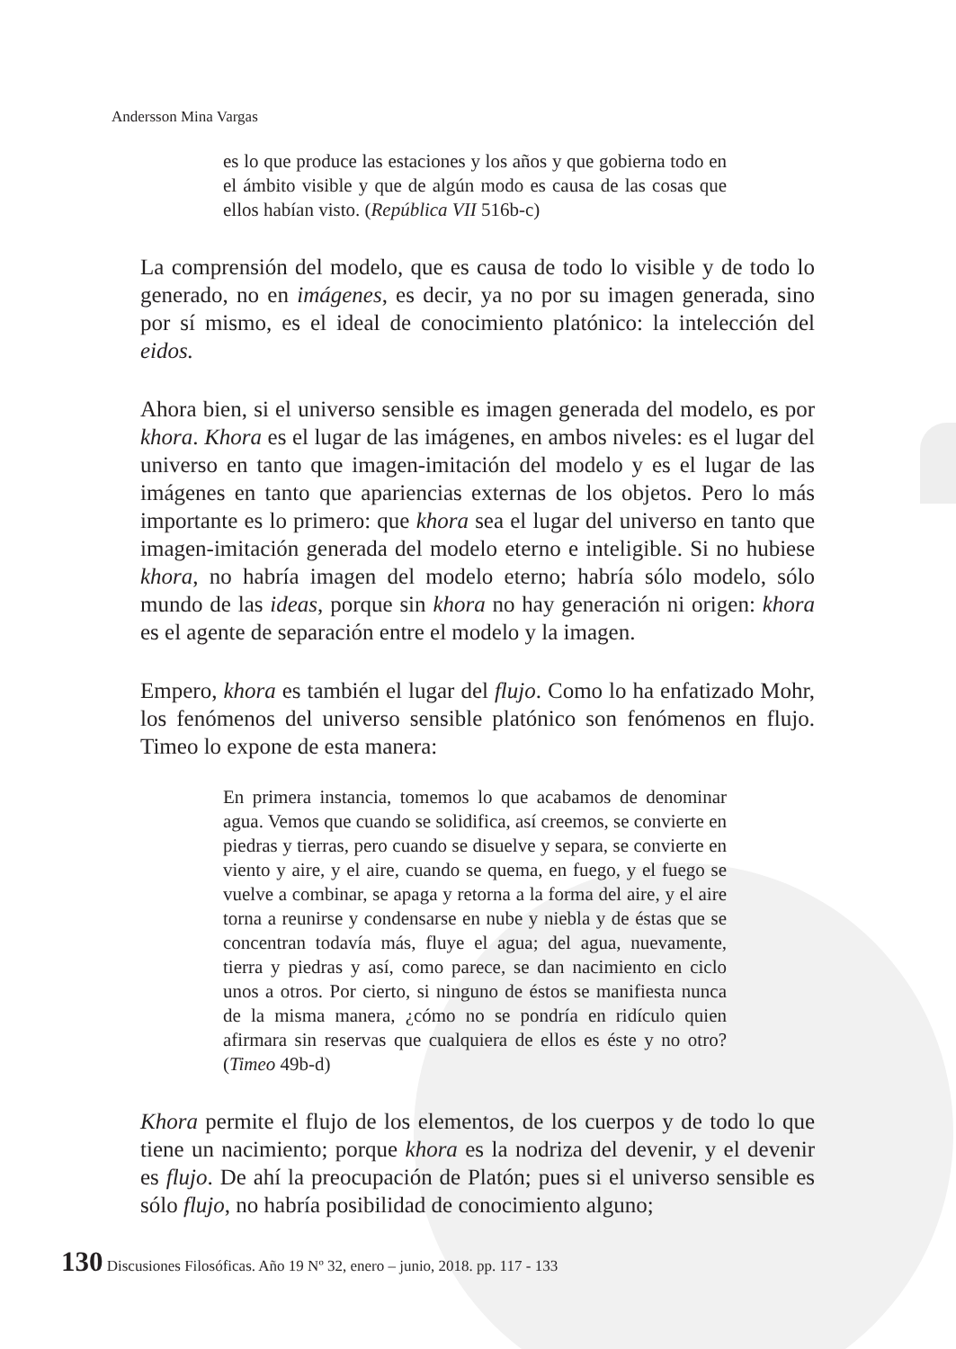Andersson Mina Vargas
es lo que produce las estaciones y los años y que gobierna todo en el ámbito visible y que de algún modo es causa de las cosas que ellos habían visto. (República VII 516b-c)
La comprensión del modelo, que es causa de todo lo visible y de todo lo generado, no en imágenes, es decir, ya no por su imagen generada, sino por sí mismo, es el ideal de conocimiento platónico: la intelección del eidos.
Ahora bien, si el universo sensible es imagen generada del modelo, es por khora. Khora es el lugar de las imágenes, en ambos niveles: es el lugar del universo en tanto que imagen-imitación del modelo y es el lugar de las imágenes en tanto que apariencias externas de los objetos. Pero lo más importante es lo primero: que khora sea el lugar del universo en tanto que imagen-imitación generada del modelo eterno e inteligible. Si no hubiese khora, no habría imagen del modelo eterno; habría sólo modelo, sólo mundo de las ideas, porque sin khora no hay generación ni origen: khora es el agente de separación entre el modelo y la imagen.
Empero, khora es también el lugar del flujo. Como lo ha enfatizado Mohr, los fenómenos del universo sensible platónico son fenómenos en flujo. Timeo lo expone de esta manera:
En primera instancia, tomemos lo que acabamos de denominar agua. Vemos que cuando se solidifica, así creemos, se convierte en piedras y tierras, pero cuando se disuelve y separa, se convierte en viento y aire, y el aire, cuando se quema, en fuego, y el fuego se vuelve a combinar, se apaga y retorna a la forma del aire, y el aire torna a reunirse y condensarse en nube y niebla y de éstas que se concentran todavía más, fluye el agua; del agua, nuevamente, tierra y piedras y así, como parece, se dan nacimiento en ciclo unos a otros. Por cierto, si ninguno de éstos se manifiesta nunca de la misma manera, ¿cómo no se pondría en ridículo quien afirmara sin reservas que cualquiera de ellos es éste y no otro? (Timeo 49b-d)
Khora permite el flujo de los elementos, de los cuerpos y de todo lo que tiene un nacimiento; porque khora es la nodriza del devenir, y el devenir es flujo. De ahí la preocupación de Platón; pues si el universo sensible es sólo flujo, no habría posibilidad de conocimiento alguno;
130 Discusiones Filosóficas. Año 19 Nº 32, enero – junio, 2018. pp. 117 - 133